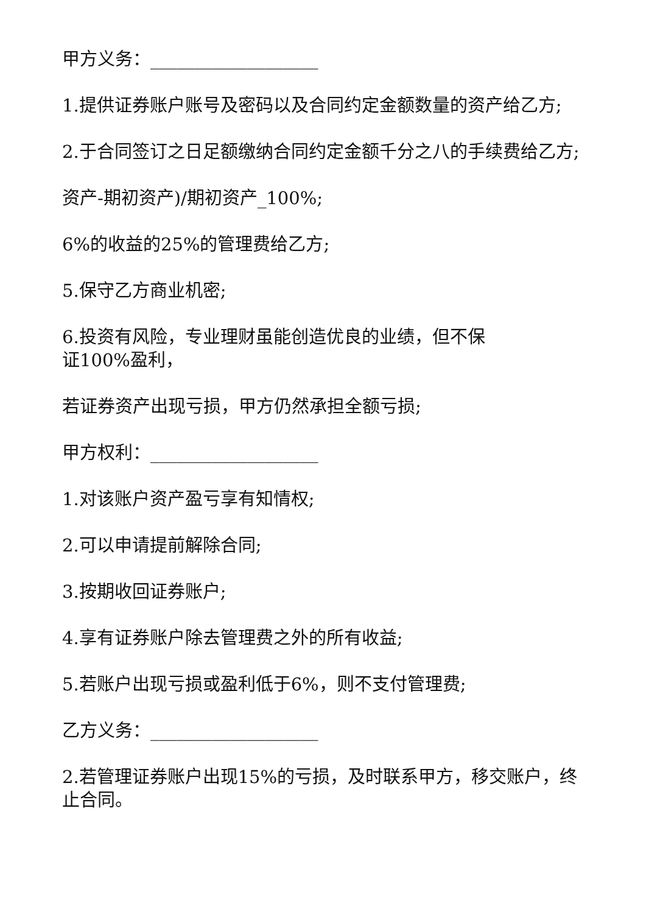甲方义务：___________________
1.提供证券账户账号及密码以及合同约定金额数量的资产给乙方;
2.于合同签订之日足额缴纳合同约定金额千分之八的手续费给乙方;
资产-期初资产)/期初资产_100%;
6%的收益的25%的管理费给乙方;
5.保守乙方商业机密;
6.投资有风险，专业理财虽能创造优良的业绩，但不保
证100%盈利，
若证券资产出现亏损，甲方仍然承担全额亏损;
甲方权利：___________________
1.对该账户资产盈亏享有知情权;
2.可以申请提前解除合同;
3.按期收回证券账户;
4.享有证券账户除去管理费之外的所有收益;
5.若账户出现亏损或盈利低于6%，则不支付管理费;
乙方义务：___________________
2.若管理证券账户出现15%的亏损，及时联系甲方，移交账户，终止合同。